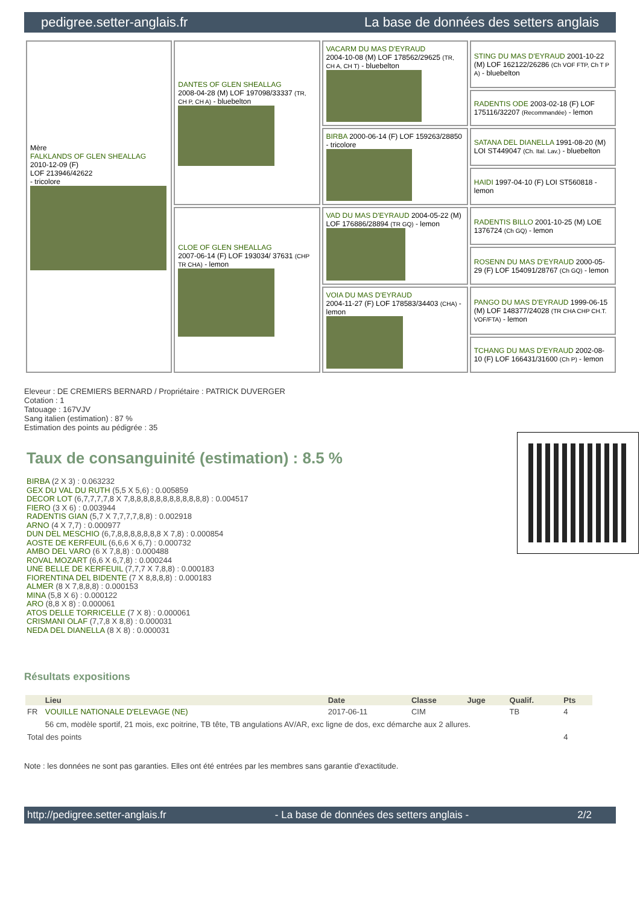pedigree.setter-anglais.fr La base de données des setters anglais
| Mère FALKLANDS OF GLEN SHEALLAG 2010-12-09 (F) LOF 213946/42622 - tricolore | DANTES OF GLEN SHEALLAG 2008-04-28 (M) LOF 197098/33337 (TR, CH P, CH A) - bluebelton | VACARM DU MAS D'EYRAUD 2004-10-08 (M) LOF 178562/29625 (TR, CH A, CH T) - bluebelton | STING DU MAS D'EYRAUD 2001-10-22 (M) LOF 162122/26286 (Ch VOF FTP, Ch T P A) - bluebelton |
| | | | RADENTIS ODE 2003-02-18 (F) LOF 175116/32207 (Recommandée) - lemon |
| | | BIRBA 2000-06-14 (F) LOF 159263/28850 - tricolore | SATANA DEL DIANELLA 1991-08-20 (M) LOI ST449047 (Ch. Ital. Lav.) - bluebelton |
| | | | HAIDI 1997-04-10 (F) LOI ST560818 - lemon |
| | CLOE OF GLEN SHEALLAG 2007-06-14 (F) LOF 193034/ 37631 (CHP TR CHA) - lemon | VAD DU MAS D'EYRAUD 2004-05-22 (M) LOF 176886/28894 (TR GQ) - lemon | RADENTIS BILLO 2001-10-25 (M) LOE 1376724 (Ch GQ) - lemon |
| | | | ROSENN DU MAS D'EYRAUD 2000-05-29 (F) LOF 154091/28767 (Ch GQ) - lemon |
| | | VOIA DU MAS D'EYRAUD 2004-11-27 (F) LOF 178583/34403 (CHA) - lemon | PANGO DU MAS D'EYRAUD 1999-06-15 (M) LOF 148377/24028 (TR CHA CHP CH.T. VOF/FTA) - lemon |
| | | | TCHANG DU MAS D'EYRAUD 2002-08-10 (F) LOF 166431/31600 (Ch P) - lemon |
Eleveur : DE CREMIERS BERNARD / Propriétaire : PATRICK DUVERGER
Cotation : 1
Tatouage : 167VJV
Sang italien (estimation) : 87 %
Estimation des points au pédigrée : 35
Taux de consanguinité (estimation) : 8.5 %
BIRBA (2 X 3) : 0.063232
GEX DU VAL DU RUTH (5,5 X 5,6) : 0.005859
DECOR LOT (6,7,7,7,7,8 X 7,8,8,8,8,8,8,8,8,8,8,8,8) : 0.004517
FIERO (3 X 6) : 0.003944
RADENTIS GIAN (5,7 X 7,7,7,7,8,8) : 0.002918
ARNO (4 X 7,7) : 0.000977
DUN DEL MESCHIO (6,7,8,8,8,8,8,8,8 X 7,8) : 0.000854
AOSTE DE KERFEUIL (6,6,6 X 6,7) : 0.000732
AMBO DEL VARO (6 X 7,8,8) : 0.000488
ROVAL MOZART (6,6 X 6,7,8) : 0.000244
UNE BELLE DE KERFEUIL (7,7,7 X 7,8,8) : 0.000183
FIORENTINA DEL BIDENTE (7 X 8,8,8,8) : 0.000183
ALMER (8 X 7,8,8,8) : 0.000153
MINA (5,8 X 6) : 0.000122
ARO (8,8 X 8) : 0.000061
ATOS DELLE TORRICELLE (7 X 8) : 0.000061
CRISMANI OLAF (7,7,8 X 8,8) : 0.000031
NEDA DEL DIANELLA (8 X 8) : 0.000031
Résultats expositions
| | Lieu | Date | Classe | Juge | Qualif. | Pts |
| --- | --- | --- | --- | --- | --- | --- |
| FR | VOUILLE NATIONALE D'ELEVAGE (NE) | 2017-06-11 | CIM | | TB | 4 |
| | 56 cm, modèle sportif, 21 mois, exc poitrine, TB tête, TB angulations AV/AR, exc ligne de dos, exc démarche aux 2 allures. | | | | | |
| Total des points | | | | | | 4 |
Note : les données ne sont pas garanties. Elles ont été entrées par les membres sans garantie d'exactitude.
http://pedigree.setter-anglais.fr - La base de données des setters anglais - 2/2